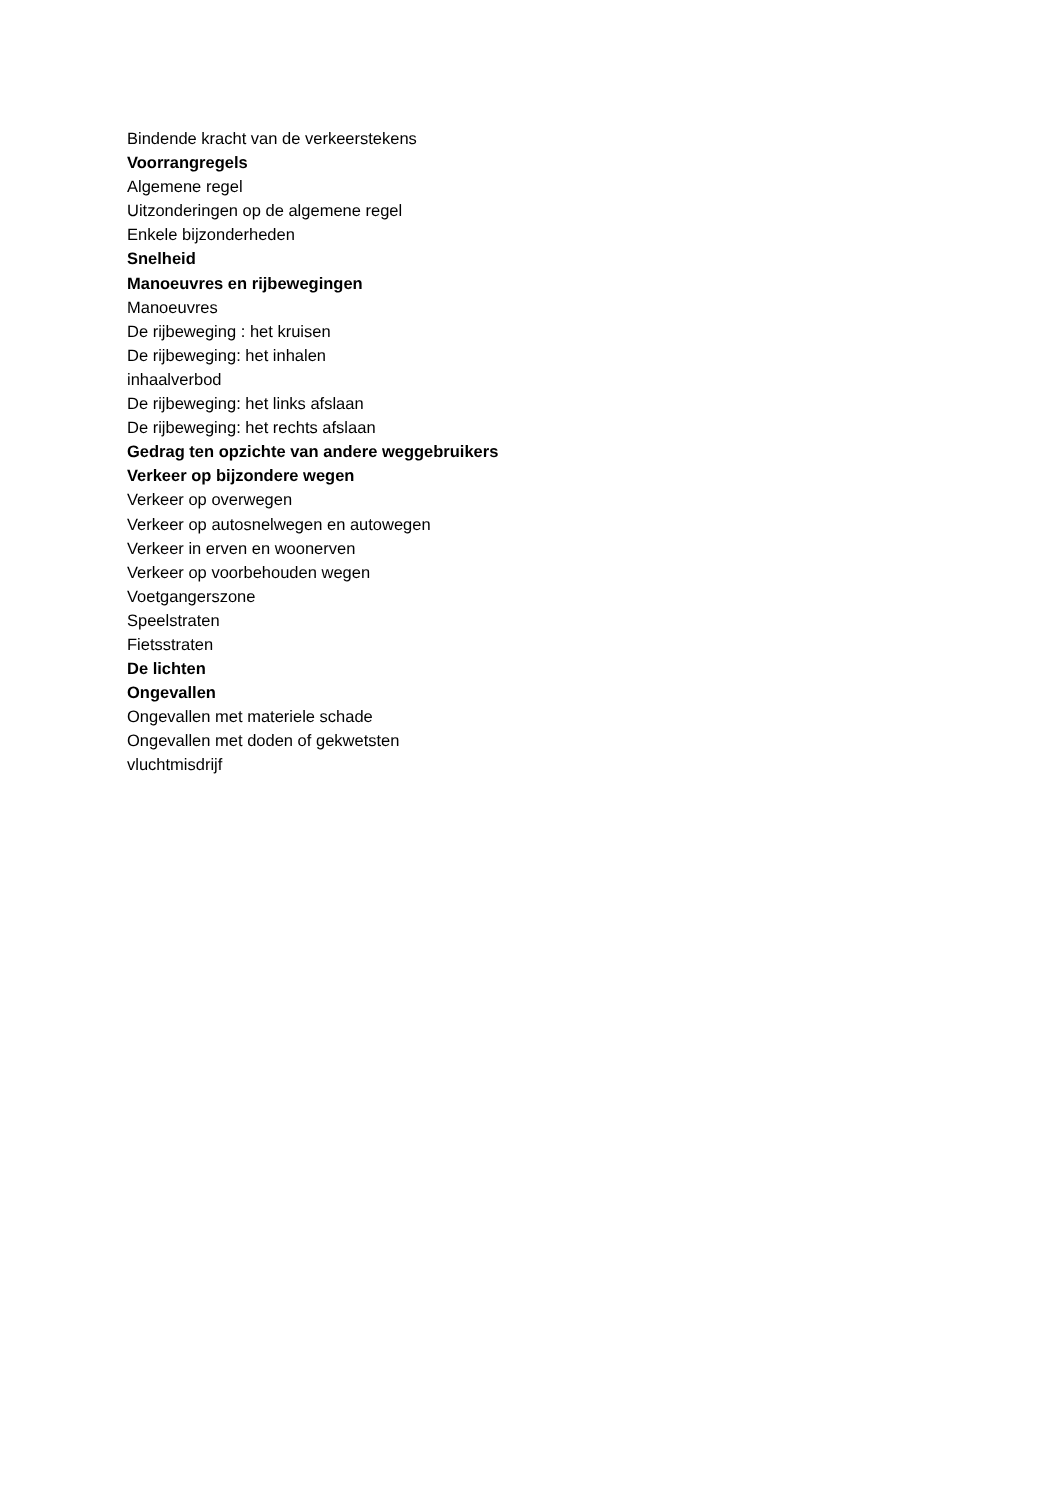Bindende kracht van de verkeerstekens
Voorrangregels
Algemene regel
Uitzonderingen op de algemene regel
Enkele bijzonderheden
Snelheid
Manoeuvres en rijbewegingen
Manoeuvres
De rijbeweging : het kruisen
De rijbeweging: het inhalen
inhaalverbod
De rijbeweging: het links afslaan
De rijbeweging: het rechts afslaan
Gedrag ten opzichte van andere weggebruikers
Verkeer op bijzondere wegen
Verkeer op overwegen
Verkeer op autosnelwegen en autowegen
Verkeer in erven en woonerven
Verkeer op voorbehouden wegen
Voetgangerszone
Speelstraten
Fietsstraten
De lichten
Ongevallen
Ongevallen met materiele schade
Ongevallen met doden of gekwetsten
vluchtmisdrijf